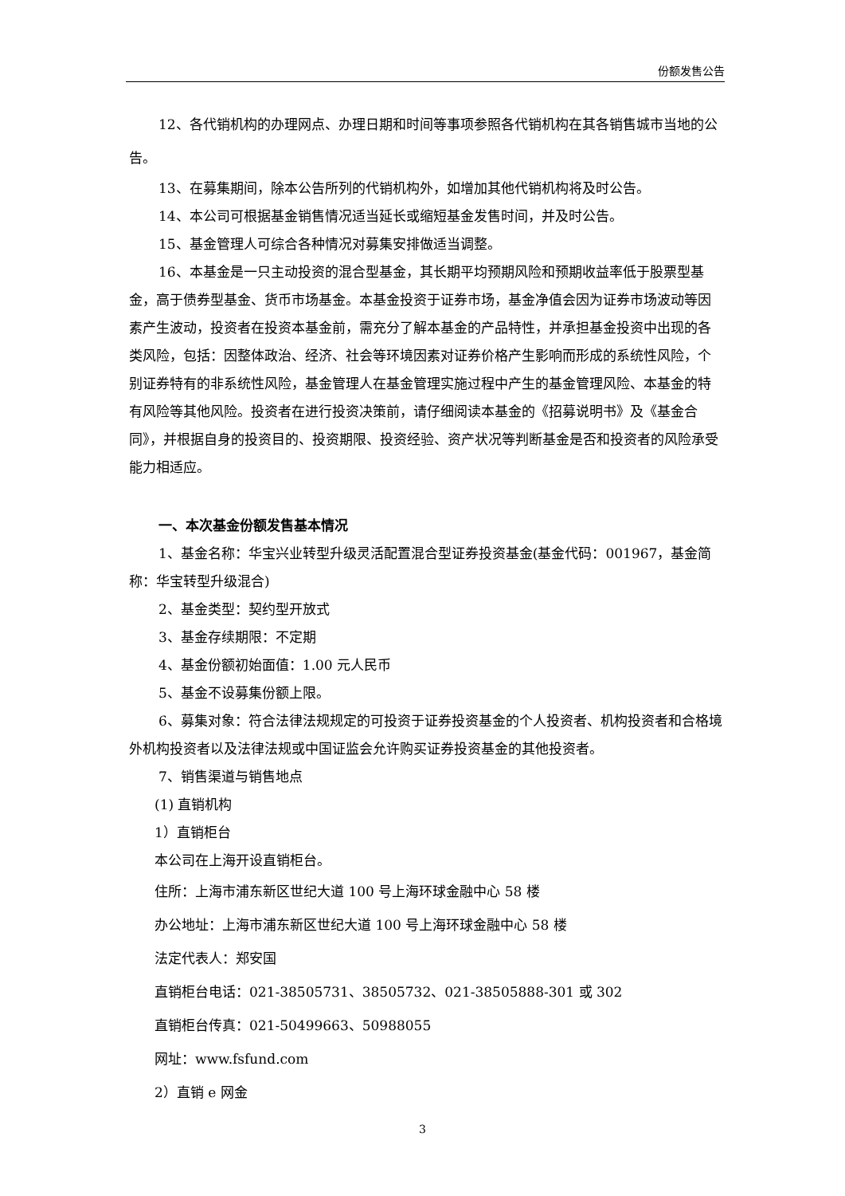份额发售公告
12、各代销机构的办理网点、办理日期和时间等事项参照各代销机构在其各销售城市当地的公告。
13、在募集期间，除本公告所列的代销机构外，如增加其他代销机构将及时公告。
14、本公司可根据基金销售情况适当延长或缩短基金发售时间，并及时公告。
15、基金管理人可综合各种情况对募集安排做适当调整。
16、本基金是一只主动投资的混合型基金，其长期平均预期风险和预期收益率低于股票型基金，高于债券型基金、货币市场基金。本基金投资于证券市场，基金净值会因为证券市场波动等因素产生波动，投资者在投资本基金前，需充分了解本基金的产品特性，并承担基金投资中出现的各类风险，包括：因整体政治、经济、社会等环境因素对证券价格产生影响而形成的系统性风险，个别证券特有的非系统性风险，基金管理人在基金管理实施过程中产生的基金管理风险、本基金的特有风险等其他风险。投资者在进行投资决策前，请仔细阅读本基金的《招募说明书》及《基金合同》，并根据自身的投资目的、投资期限、投资经验、资产状况等判断基金是否和投资者的风险承受能力相适应。
一、本次基金份额发售基本情况
1、基金名称：华宝兴业转型升级灵活配置混合型证券投资基金(基金代码：001967，基金简称：华宝转型升级混合)
2、基金类型：契约型开放式
3、基金存续期限：不定期
4、基金份额初始面值：1.00 元人民币
5、基金不设募集份额上限。
6、募集对象：符合法律法规规定的可投资于证券投资基金的个人投资者、机构投资者和合格境外机构投资者以及法律法规或中国证监会允许购买证券投资基金的其他投资者。
7、销售渠道与销售地点
(1) 直销机构
1）直销柜台
本公司在上海开设直销柜台。
住所：上海市浦东新区世纪大道 100 号上海环球金融中心 58 楼
办公地址：上海市浦东新区世纪大道 100 号上海环球金融中心 58 楼
法定代表人：郑安国
直销柜台电话：021-38505731、38505732、021-38505888-301 或 302
直销柜台传真：021-50499663、50988055
网址：www.fsfund.com
2）直销 e 网金
3